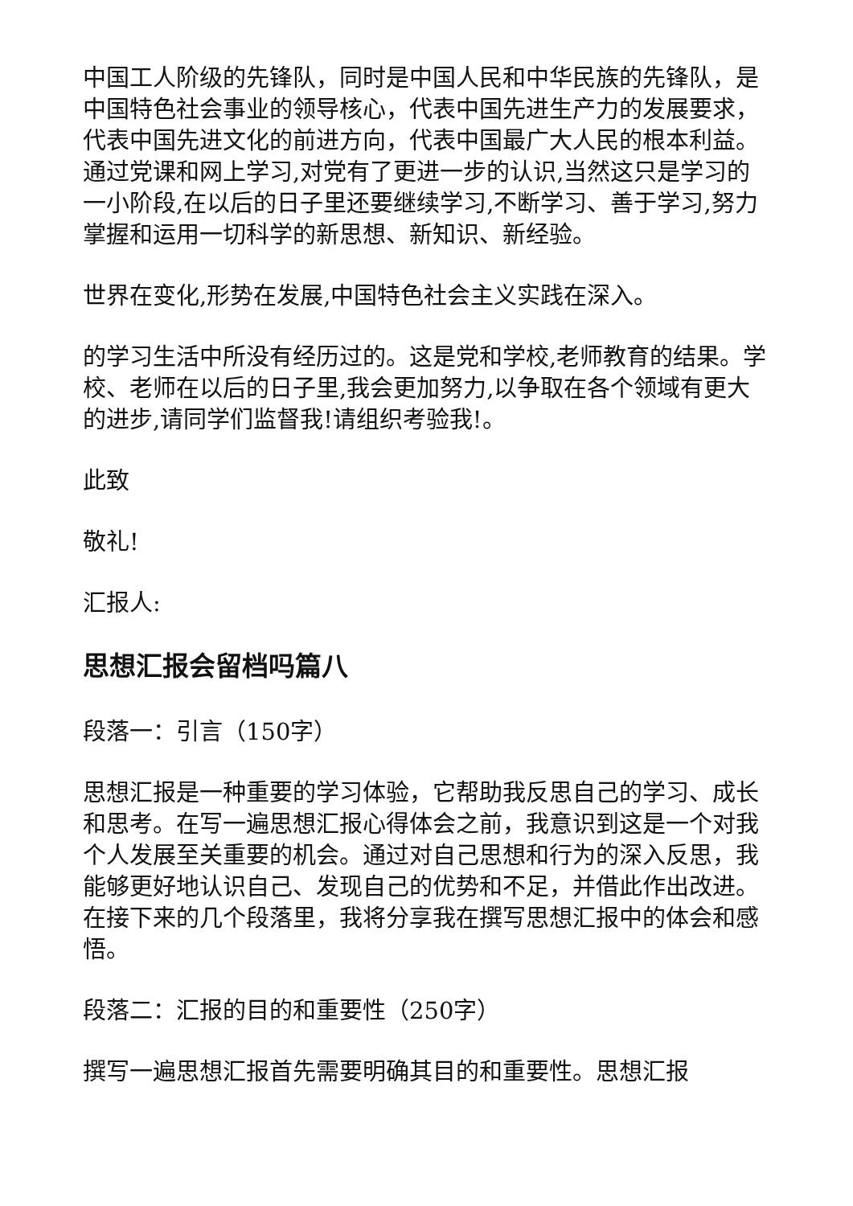中国工人阶级的先锋队，同时是中国人民和中华民族的先锋队，是中国特色社会事业的领导核心，代表中国先进生产力的发展要求，代表中国先进文化的前进方向，代表中国最广大人民的根本利益。通过党课和网上学习,对党有了更进一步的认识,当然这只是学习的一小阶段,在以后的日子里还要继续学习,不断学习、善于学习,努力掌握和运用一切科学的新思想、新知识、新经验。
世界在变化,形势在发展,中国特色社会主义实践在深入。
的学习生活中所没有经历过的。这是党和学校,老师教育的结果。学校、老师在以后的日子里,我会更加努力,以争取在各个领域有更大的进步,请同学们监督我!请组织考验我!。
此致
敬礼!
汇报人:
思想汇报会留档吗篇八
段落一：引言（150字）
思想汇报是一种重要的学习体验，它帮助我反思自己的学习、成长和思考。在写一遍思想汇报心得体会之前，我意识到这是一个对我个人发展至关重要的机会。通过对自己思想和行为的深入反思，我能够更好地认识自己、发现自己的优势和不足，并借此作出改进。在接下来的几个段落里，我将分享我在撰写思想汇报中的体会和感悟。
段落二：汇报的目的和重要性（250字）
撰写一遍思想汇报首先需要明确其目的和重要性。思想汇报